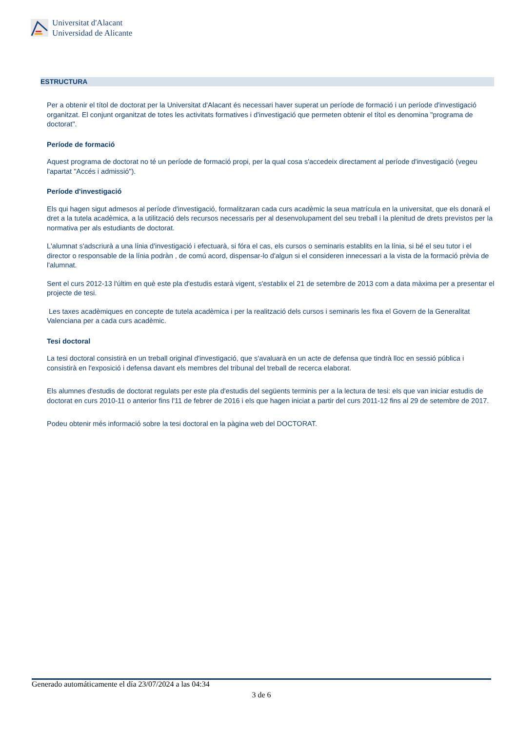Universitat d'Alacant
Universidad de Alicante
ESTRUCTURA
Per a obtenir el títol de doctorat per la Universitat d'Alacant és necessari haver superat un període de formació i un període d'investigació organitzat. El conjunt organitzat de totes les activitats formatives i d'investigació que permeten obtenir el títol es denomina "programa de doctorat".
Període de formació
Aquest programa de doctorat no té un període de formació propi, per la qual cosa s'accedeix directament al període d'investigació (vegeu l'apartat "Accés i admissió").
Període d'investigació
Els qui hagen sigut admesos al període d'investigació, formalitzaran cada curs acadèmic la seua matrícula en la universitat, que els donarà el dret a la tutela acadèmica, a la utilització dels recursos necessaris per al desenvolupament del seu treball i la plenitud de drets previstos per la normativa per als estudiants de doctorat.
L'alumnat s'adscriurà a una línia d'investigació i efectuarà, si fóra el cas, els cursos o seminaris establits en la línia, si bé el seu tutor i el director o responsable de la línia podràn , de comú acord, dispensar-lo d'algun si el consideren innecessari a la vista de la formació prèvia de l'alumnat.
Sent el curs 2012-13 l'últim en què este pla d'estudis estarà vigent, s'establix el 21 de setembre de 2013 com a data màxima per a presentar el projecte de tesi.
Les taxes acadèmiques en concepte de tutela acadèmica i per la realització dels cursos i seminaris les fixa el Govern de la Generalitat Valenciana per a cada curs acadèmic.
Tesi doctoral
La tesi doctoral consistirà en un treball original d'investigació, que s'avaluarà en un acte de defensa que tindrà lloc en sessió pública i consistirà en l'exposició i defensa davant els membres del tribunal del treball de recerca elaborat.
Els alumnes d'estudis de doctorat regulats per este pla d'estudis del següents terminis per a la lectura de tesi: els que van iniciar estudis de doctorat en curs 2010-11 o anterior fins l'11 de febrer de 2016 i els que hagen iniciat a partir del curs 2011-12 fins al 29 de setembre de 2017.
Podeu obtenir més informació sobre la tesi doctoral en la pàgina web del DOCTORAT.
Generado automáticamente el día 23/07/2024 a las 04:34
3 de 6